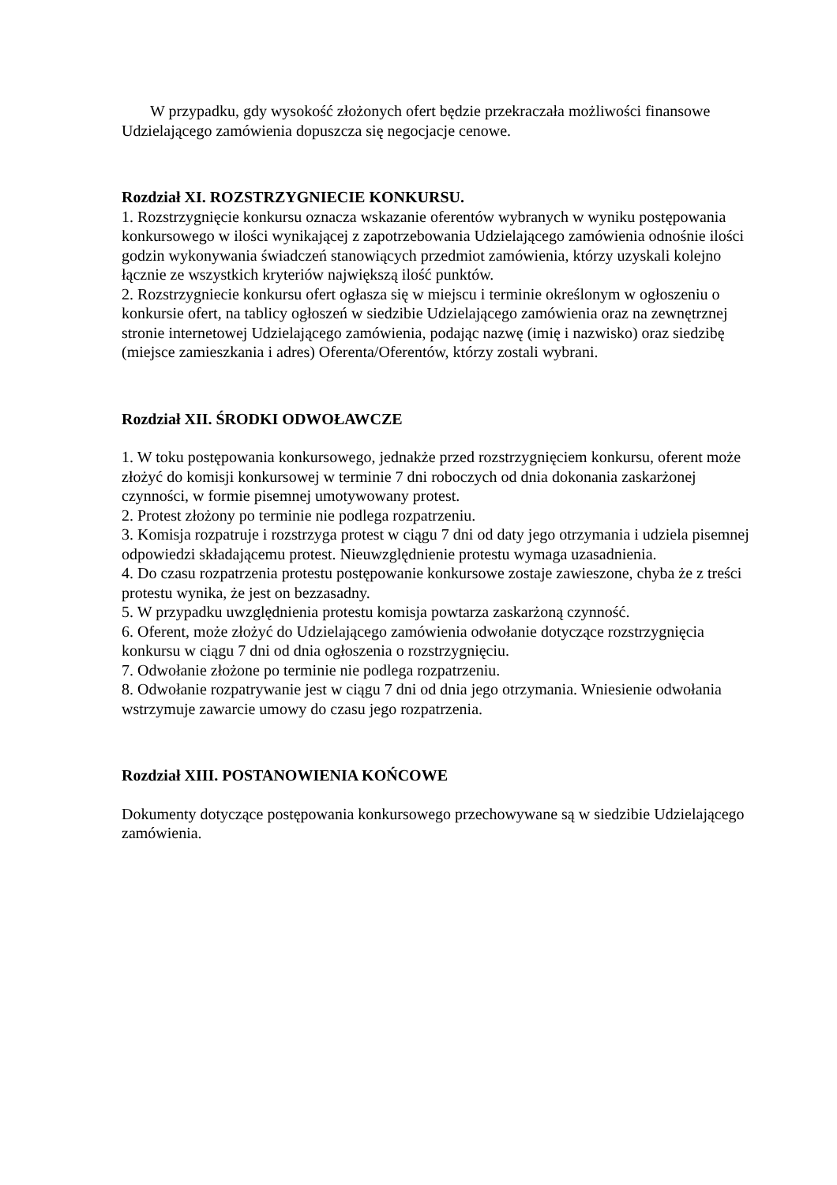W przypadku, gdy wysokość złożonych ofert będzie przekraczała możliwości finansowe Udzielającego zamówienia dopuszcza się negocjacje cenowe.
Rozdział XI. ROZSTRZYGNIECIE KONKURSU.
1. Rozstrzygnięcie konkursu oznacza wskazanie oferentów wybranych w wyniku postępowania konkursowego w ilości wynikającej z zapotrzebowania Udzielającego zamówienia odnośnie ilości godzin wykonywania świadczeń stanowiących przedmiot zamówienia, którzy uzyskali kolejno łącznie ze wszystkich kryteriów największą ilość punktów.
2. Rozstrzygniecie konkursu ofert ogłasza się w miejscu i terminie określonym w ogłoszeniu o konkursie ofert, na tablicy ogłoszeń w siedzibie Udzielającego zamówienia oraz na zewnętrznej stronie internetowej Udzielającego zamówienia, podając nazwę (imię i nazwisko) oraz siedzibę (miejsce zamieszkania i adres) Oferenta/Oferentów, którzy zostali wybrani.
Rozdział XII. ŚRODKI ODWOŁAWCZE
1. W toku postępowania konkursowego, jednakże przed rozstrzygnięciem konkursu, oferent może złożyć do komisji konkursowej w terminie 7 dni roboczych od dnia dokonania zaskarżonej czynności, w formie pisemnej umotywowany protest.
2. Protest złożony po terminie nie podlega rozpatrzeniu.
3. Komisja rozpatruje i rozstrzyga protest w ciągu 7 dni od daty jego otrzymania i udziela pisemnej odpowiedzi składającemu protest. Nieuwzględnienie protestu wymaga uzasadnienia.
4. Do czasu rozpatrzenia protestu postępowanie konkursowe zostaje zawieszone, chyba że z treści protestu wynika, że jest on bezzasadny.
5. W przypadku uwzględnienia protestu komisja powtarza zaskarżoną czynność.
6. Oferent, może złożyć do Udzielającego zamówienia odwołanie dotyczące rozstrzygnięcia konkursu w ciągu 7 dni od dnia ogłoszenia o rozstrzygnięciu.
7. Odwołanie złożone po terminie nie podlega rozpatrzeniu.
8. Odwołanie rozpatrywanie jest w ciągu 7 dni od dnia jego otrzymania. Wniesienie odwołania wstrzymuje zawarcie umowy do czasu jego rozpatrzenia.
Rozdział XIII. POSTANOWIENIA KOŃCOWE
Dokumenty dotyczące postępowania konkursowego przechowywane są w siedzibie Udzielającego zamówienia.